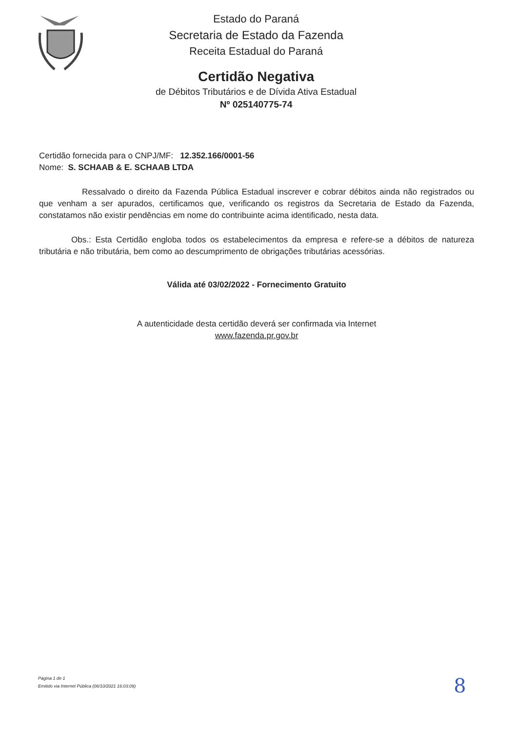Estado do Paraná
Secretaria de Estado da Fazenda
Receita Estadual do Paraná
Certidão Negativa
de Débitos Tributários e de Dívida Ativa Estadual
Nº 025140775-74
Certidão fornecida para o CNPJ/MF: 12.352.166/0001-56
Nome: S. SCHAAB & E. SCHAAB LTDA
Ressalvado o direito da Fazenda Pública Estadual inscrever e cobrar débitos ainda não registrados ou que venham a ser apurados, certificamos que, verificando os registros da Secretaria de Estado da Fazenda, constatamos não existir pendências em nome do contribuinte acima identificado, nesta data.
Obs.: Esta Certidão engloba todos os estabelecimentos da empresa e refere-se a débitos de natureza tributária e não tributária, bem como ao descumprimento de obrigações tributárias acessórias.
Válida até 03/02/2022 - Fornecimento Gratuito
A autenticidade desta certidão deverá ser confirmada via Internet
www.fazenda.pr.gov.br
Página 1 de 1
Emitido via Internet Pública (06/10/2021 16:03:09)
8